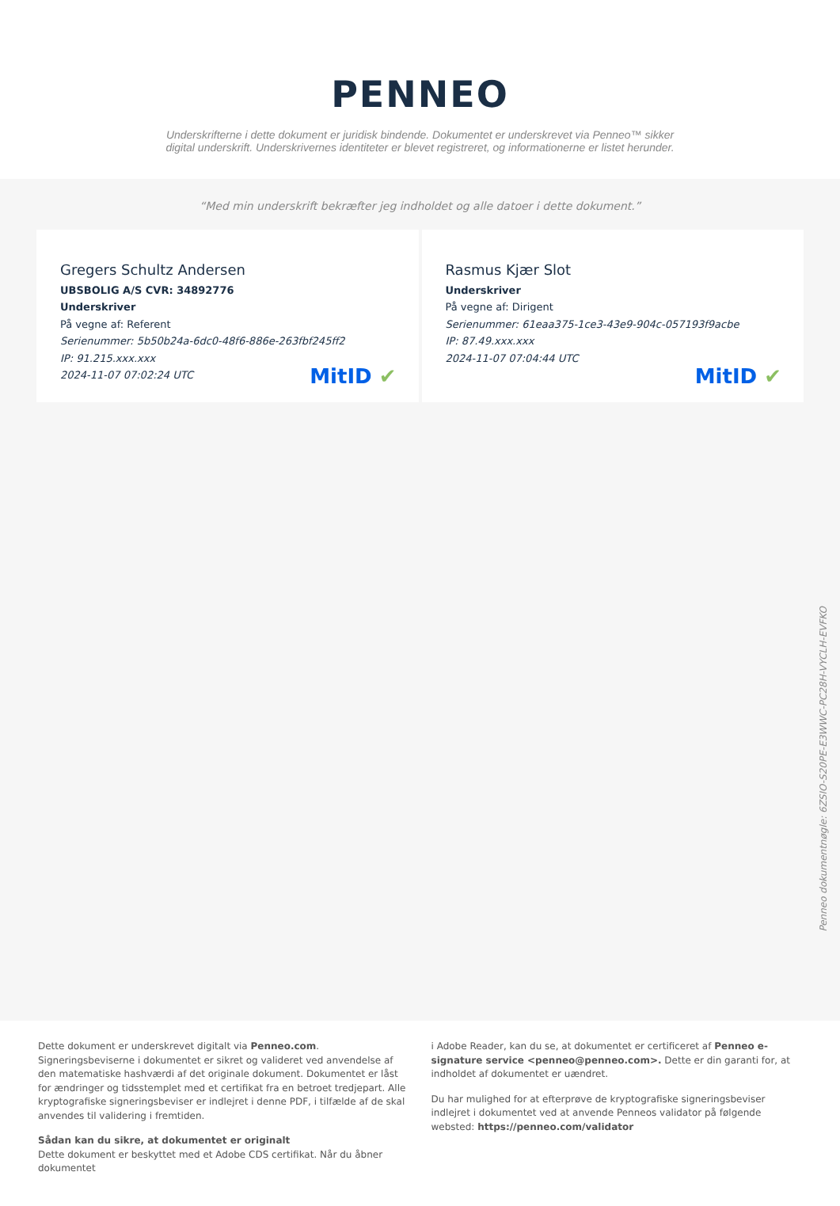PENNEO
Underskrifterne i dette dokument er juridisk bindende. Dokumentet er underskrevet via Penneo™ sikker digital underskrift. Underskrivernes identiteter er blevet registreret, og informationerne er listet herunder.
“Med min underskrift bekræfter jeg indholdet og alle datoer i dette dokument.”
Gregers Schultz Andersen
UBSBOLIG A/S CVR: 34892776
Underskriver
På vegne af: Referent
Serienummer: 5b50b24a-6dc0-48f6-886e-263fbf245ff2
IP: 91.215.xxx.xxx
2024-11-07 07:02:24 UTC
MitID ✔
Rasmus Kjær Slot
Underskriver
På vegne af: Dirigent
Serienummer: 61eaa375-1ce3-43e9-904c-057193f9acbe
IP: 87.49.xxx.xxx
2024-11-07 07:04:44 UTC
MitID ✔
Penneo dokumentnøgle: 6ZSIO-S20PE-E3WWC-PC28H-VYCLH-EVFKO
Dette dokument er underskrevet digitalt via Penneo.com. Signeringsbeviserne i dokumentet er sikret og valideret ved anvendelse af den matematiske hashværdi af det originale dokument. Dokumentet er låst for ændringer og tidsstemplet med et certifikat fra en betroet tredjepart. Alle kryptografiske signeringsbeviser er indlejret i denne PDF, i tilfælde af de skal anvendes til validering i fremtiden.
Sådan kan du sikre, at dokumentet er originalt
Dette dokument er beskyttet med et Adobe CDS certifikat. Når du åbner dokumentet
i Adobe Reader, kan du se, at dokumentet er certificeret af Penneo e-signature service <penneo@penneo.com>. Dette er din garanti for, at indholdet af dokumentet er uændret.
Du har mulighed for at efterprøve de kryptografiske signeringsbeviser indlejret i dokumentet ved at anvende Penneos validator på følgende websted: https://penneo.com/validator